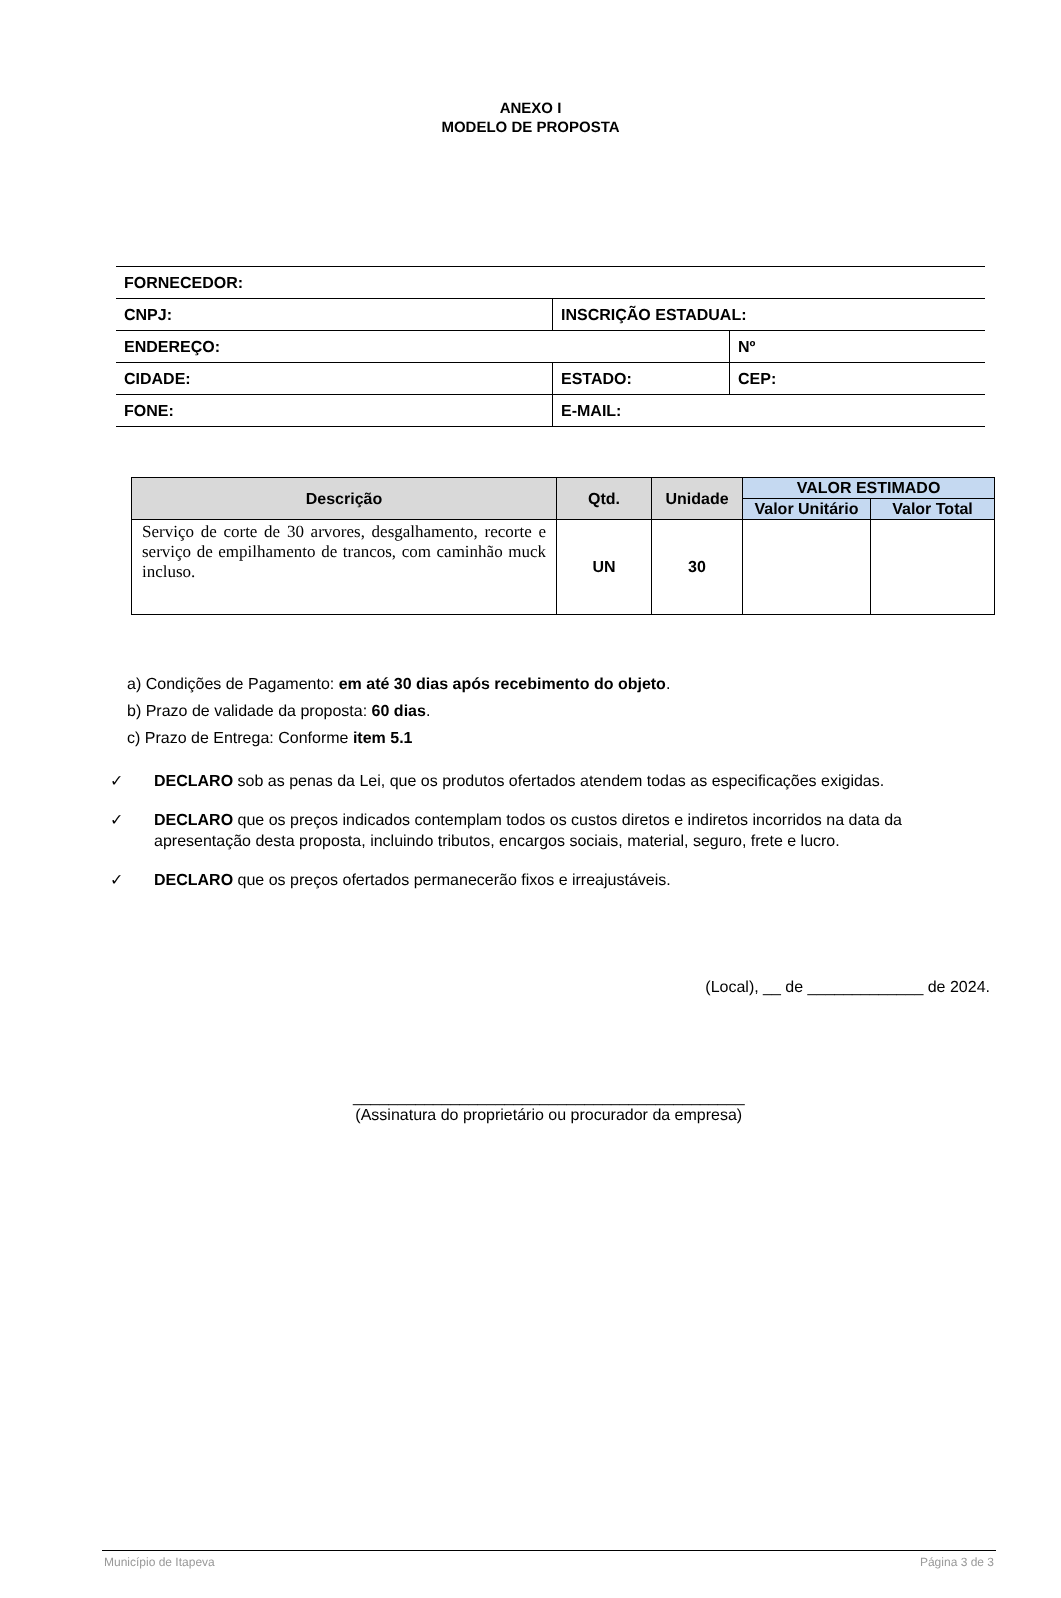ANEXO I
MODELO DE PROPOSTA
| FORNECEDOR: | | | |
| CNPJ: | INSCRIÇÃO ESTADUAL: | | |
| ENDEREÇO: | | | Nº |
| CIDADE: | ESTADO: | CEP: | |
| FONE: | E-MAIL: | | |
| Descrição | Qtd. | Unidade | VALOR ESTIMADO | |
| --- | --- | --- | --- | --- |
| | | | Valor Unitário | Valor Total |
| Serviço de corte de 30 arvores, desgalhamento, recorte e serviço de empilhamento de trancos, com caminhão muck incluso. | UN | 30 | | |
a) Condições de Pagamento: em até 30 dias após recebimento do objeto.
b) Prazo de validade da proposta: 60 dias.
c) Prazo de Entrega: Conforme item 5.1
✓ DECLARO sob as penas da Lei, que os produtos ofertados atendem todas as especificações exigidas.
✓ DECLARO que os preços indicados contemplam todos os custos diretos e indiretos incorridos na data da apresentação desta proposta, incluindo tributos, encargos sociais, material, seguro, frete e lucro.
✓ DECLARO que os preços ofertados permanecerão fixos e irreajustáveis.
(Local), __ de _____________ de 2024.
____________________________________________
(Assinatura do proprietário ou procurador da empresa)
Município de Itapeva Página 3 de 3